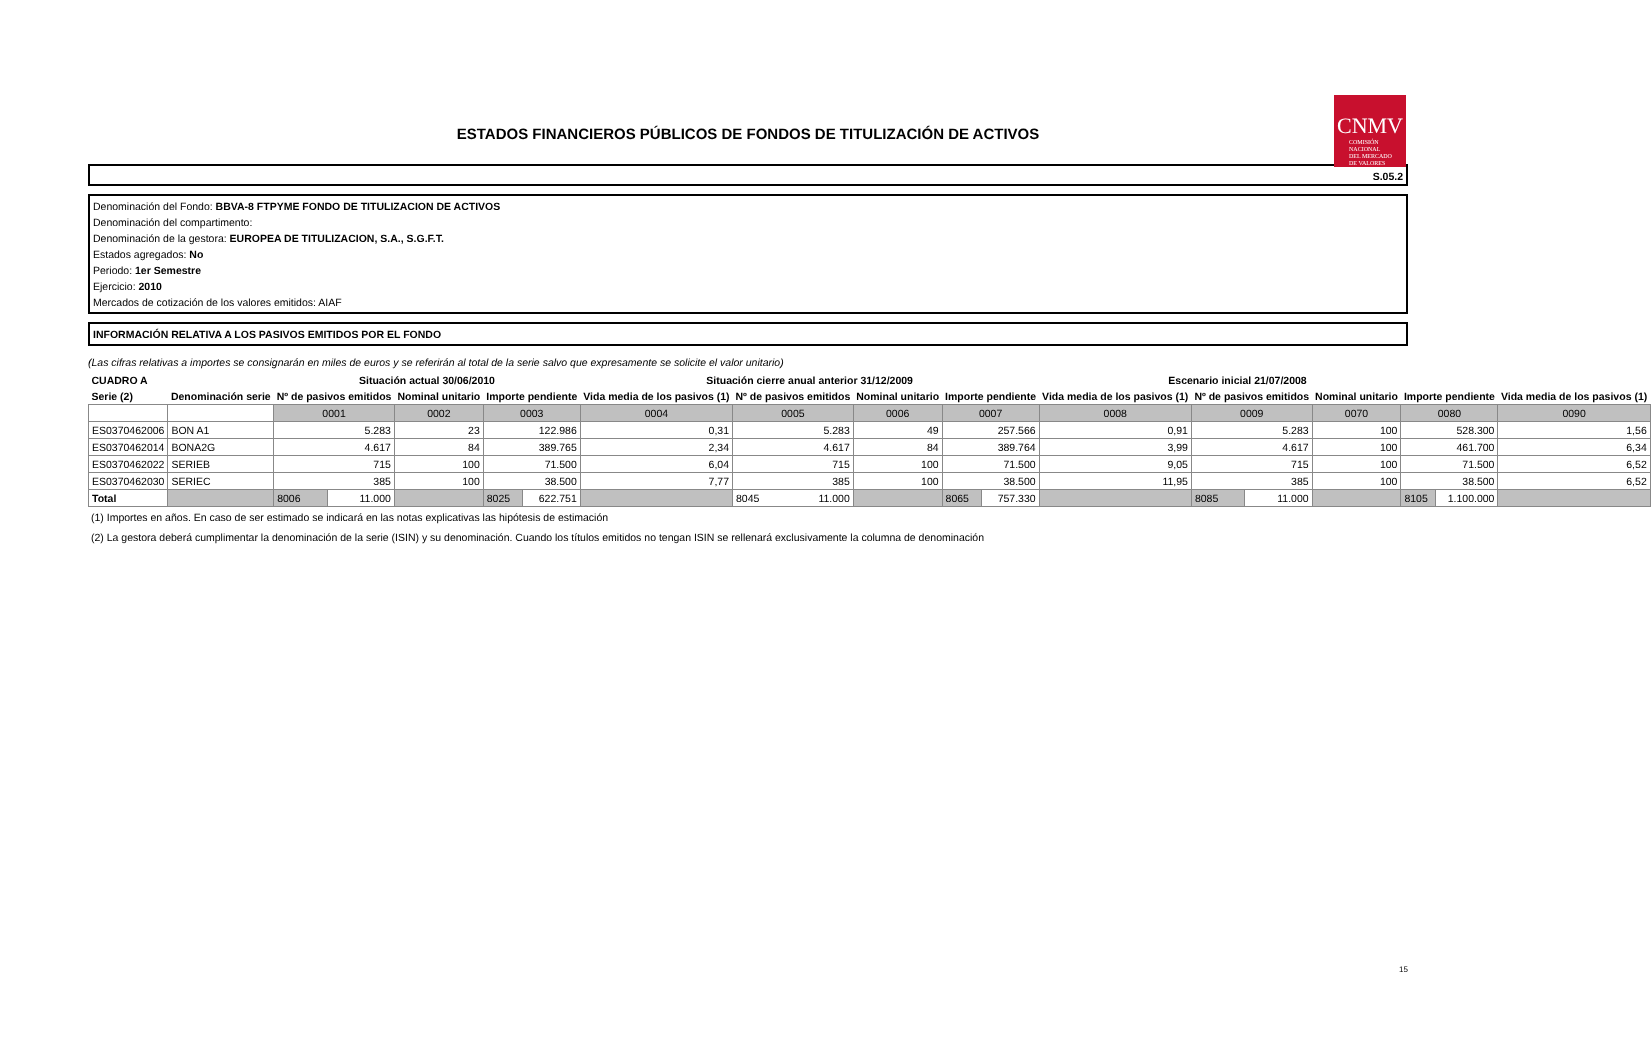ESTADOS FINANCIEROS PÚBLICOS DE FONDOS DE TITULIZACIÓN DE ACTIVOS
CNMV
COMISIÓN
NACIONAL
DEL MERCADO
DE VALORES
S.05.2
Denominación del Fondo: BBVA-8 FTPYME FONDO DE TITULIZACION DE ACTIVOS
Denominación del compartimento:
Denominación de la gestora: EUROPEA DE TITULIZACION, S.A., S.G.F.T.
Estados agregados: No
Periodo: 1er Semestre
Ejercicio: 2010
Mercados de cotización de los valores emitidos: AIAF
INFORMACIÓN RELATIVA A LOS PASIVOS EMITIDOS POR EL FONDO
(Las cifras relativas a importes se consignarán en miles de euros y se referirán al total de la serie salvo que expresamente se solicite el valor unitario)
| CUADRO A | | Situación actual 30/06/2010 | | | | | Situación cierre anual anterior 31/12/2009 | | | | | Escenario inicial 21/07/2008 | | | | | | |
| --- | --- | --- | --- | --- | --- | --- | --- | --- | --- | --- | --- | --- | --- | --- | --- | --- | --- | --- |
| Serie (2) | Denominación serie | Nº de pasivos emitidos | | Nominal unitario | Importe pendiente | | Vida media de los pasivos (1) | Nº de pasivos emitidos | Nominal unitario | Importe pendiente | | Vida media de los pasivos (1) | Nº de pasivos emitidos | | Nominal unitario | Importe pendiente | | Vida media de los pasivos (1) |
| | | 0001 | | 0002 | 0003 | | 0004 | 0005 | 0006 | 0007 | | 0008 | 0009 | | 0070 | 0080 | | 0090 |
| ES0370462006 | BON A1 | 5.283 | | 23 | 122.986 | | 0,31 | 5.283 | 49 | 257.566 | | 0,91 | 5.283 | | 100 | 528.300 | | 1,56 |
| ES0370462014 | BONA2G | 4.617 | | 84 | 389.765 | | 2,34 | 4.617 | 84 | 389.764 | | 3,99 | 4.617 | | 100 | 461.700 | | 6,34 |
| ES0370462022 | SERIEB | 715 | | 100 | 71.500 | | 6,04 | 715 | 100 | 71.500 | | 9,05 | 715 | | 100 | 71.500 | | 6,52 |
| ES0370462030 | SERIEC | 385 | | 100 | 38.500 | | 7,77 | 385 | 100 | 38.500 | | 11,95 | 385 | | 100 | 38.500 | | 6,52 |
| Total | | 8006 | 11.000 | | 8025 | 622.751 | | 8045 11.000 | | 8065 | 757.330 | | 8085 | 11.000 | | 8105 | 1.100.000 | |
(1) Importes en años. En caso de ser estimado se indicará en las notas explicativas las hipótesis de estimación
(2) La gestora deberá cumplimentar la denominación de la serie (ISIN) y su denominación. Cuando los títulos emitidos no tengan ISIN se rellenará exclusivamente la columna de denominación
15